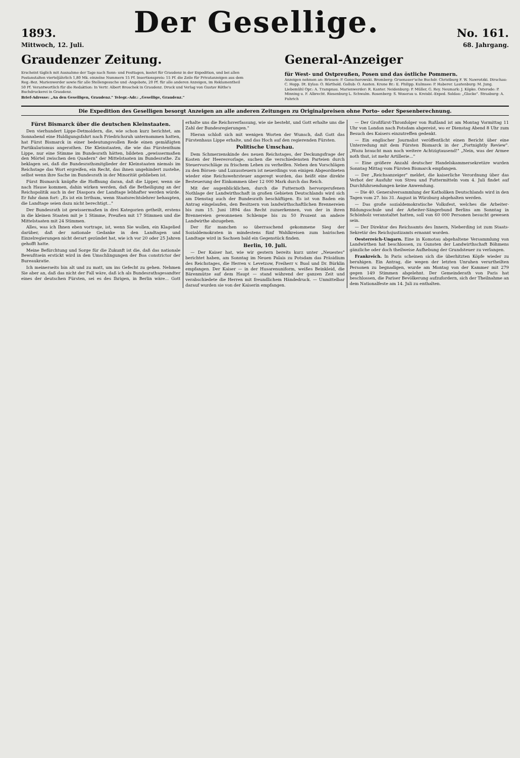1893. Der Gesellige. No. 161.
Mittwoch, 12. Juli. 68. Jahrgang.
Graudenzer Zeitung.
Erscheint täglich mit Ausnahme der Tage nach Sonn- und Festtagen, kostet für Graudenz in der Expedition, und bei allen Postanstalten vierteljährlich 1,80 Mk. einzelne Nummern 15 Pf. Insertionspreis: 15 Pf. die Zeile für Privatanzeigen aus dem Reg.-Bez. Marienwerder sowie für alle Stellengesuche und -Angebote, 20 Pf. für alle anderen Anzeigen, im Reklamentheil 50 Pf. Verantwortlich für die Redaktion: In Vertr. Albert Broschek in Graudenz. Druck und Verlag von Gustav Röthe's Buchdruckerei in Graudenz.
Brief-Adresse: „An den Geselligen, Graudenz." Telegr.-Adr.: „Gesellige, Graudenz."
General-Anzeiger
für West- und Ostpreußen, Posen und das östliche Pommern.
Anzeigen nehmen an: Briesen: P. Gonschorowski. Bromberg: Gruenauer'sche Buchdr. Christburg F. W. Nawrotzki. Dirschau: C. Hopp. Dt. Eylau: O. Bärthold. Gollub: O. Austen. Krone Br.: E. Philipp. Kulmsee: P. Haberer. Lautenburg: M. Jung. Liebemühl Opr.: A. Trampnau. Marienwerder: R. Kanter. Neidenburg: P. Müller, G. Rey. Neumark: J. Köpke. Osterode: P. Minning u. F. Albrecht. Riesenburg L. Schwalm. Rosenberg: S. Woserau u. Kreisbl.-Exped. Soldau: „Glocke". Strasburg: A. Fuhrich
Die Expedition des Geselligen besorgt Anzeigen an alle anderen Zeitungen zu Originalpreisen ohne Porto- oder Spesenberechnung.
Fürst Bismarck über die deutschen Kleinstaaten.
Den vierhundert Lippe-Detmoldern, die, wie schon kurz berichtet, am Sonnabend eine Huldigungsfahrt nach Friedrichsruh unternommen hatten, hat Fürst Bismarck in einer bedeutungsvollen Rede einen gemäßigten Partikularismus angerathen. Die Kleinstaaten, die wie das Fürstenthum Lippe, nur eine Stimme im Bundesrath hätten, bildeten „gewissermaßen den Mörtel zwischen den Quadern" der Mittelstaaten im Bundesrathe. Zu beklagen sei, daß die Bundesrathsmitglieder der Kleinstaaten niemals im Reichstage das Wort ergreifen, ein Recht, das ihnen ungehindert zustehe, selbst wenn ihre Sache im Bundesrath in der Minorität geblieben ist.
Fürst Bismarck knüpfte die Hoffnung daran, daß die Lipper, wenn sie nach Hause kommen, dahin wirken werden, daß die Betheiligung an der Reichspolitik auch in der Diaspora der Landtage lebhafter werden würde. Er fuhr dann fort: „Es ist ein Irrthum, wenn Staatsrechtslehrer behaupten, die Landtage seien dazu nicht berechtigt..."
Der Bundesrath ist gewissermaßen in drei Kategorien getheilt, erstens in die kleinen Staaten mit je 1 Stimme, Preußen mit 17 Stimmen und die Mittelstaaten mit 24 Stimmen.
Alles, was ich Ihnen eben vortrage, ist, wenn Sie wollen, ein Klagelied darüber, daß der nationale Gedanke in den Landtagen und Einzelregierungen nicht derart gezündet hat, wie ich vor 20 oder 25 Jahren gehofft hatte.
Meine Befürchtung und Sorge für die Zukunft ist die, daß das nationale Bewußtsein erstickt wird in den Umschlingungen der Boa constrictor der Bureaukratie.
Ich meinerseits bin alt und zu matt, um ins Gefecht zu gehen. Nehmen Sie aber an, daß das nicht der Fall wäre, daß ich als Bundesrathsgesandter eines der deutschen Fürsten, sei es des Ihrigen, in Berlin wäre... Gott erhalte uns die Reichsverfassung, wie sie besteht, und Gott erhalte uns die Zahl der Bundesregierungen."
Hieran schloß sich mit wenigen Worten der Wunsch, daß Gott das Fürstenhaus Lippe erhalte, und das Hoch auf den regierenden Fürsten.
Politische Umschau.
Dem Schmerzenskinde des neuen Reichstages, der Deckungsfrage der Kosten der Heeresvorlage, suchen die verschiedensten Parteien durch Steuervorschläge zu frischem Leben zu verhelfen. Neben den Vorschlägen zu den Börsen- und Luxussteuern ist neuerdings von einigen Abgeordneten wieder eine Reichswehrsteuer angeregt worden, das heißt eine direkte Besteuerung der Einkommen über 12 000 Mark durch das Reich.
Mit der augenblicklichen, durch die Futternoth hervorgerufenen Nothlage der Landwirthschaft in großen Gebieten Deutschlands wird sich am Dienstag auch der Bundesrath beschäftigen. Es ist von Baden ein Antrag eingelaufen, den Besitzern von landwirthschaftlichen Brennereien bis zum 15. Juni 1894 das Recht zuzuerkennen, von der in ihren Brennereien gewonnenen Schlempe bis zu 50 Prozent an andere Landwirthe abzugeben.
Der für manchen so überraschend gekommene Sieg der Sozialdemokraten in mindestens fünf Wahlkreisen zum bairischen Landtage wird in Sachsen bald ein Gegenstück finden.
Berlin, 10. Juli.
— Der Kaiser hat, wie wir gestern bereits kurz unter „Neuestes" berichtet haben, am Sonntag im Neuen Palais zu Potsdam das Präsidium des Reichstages, die Herren v. Levetzow, Freiherr v. Buol und Dr. Bürklin empfangen. Der Kaiser — in der Husarenuniform, weißes Beinkleid, die Bärenmütze auf dem Haupt — stand während der ganzen Zeit und verabschiedete die Herren mit freundlichem Händedruck. — Unmittelbar darauf wurden sie von der Kaiserin empfangen.
— Der Großfürst-Thronfolger von Rußland ist am Montag Vormittag 11 Uhr von London nach Potsdam abgereist, wo er Dienstag Abend 8 Uhr zum Besuch des Kaisers einzutreffen gedenkt.
— Ein englischer Journalist veröffentlicht einen Bericht über eine Unterredung mit dem Fürsten Bismarck in der „Fortnightly Review". „Wozu braucht man noch weitere Achtzigtausend!" „Nein, was der Armee noth thut, ist mehr Artillerie..."
— Eine größere Anzahl deutscher Handelskammersekretäre wurden Sonntag Mittag vom Fürsten Bismarck empfangen.
— Der „Reichsanzeiger" meldet, die kaiserliche Verordnung über das Verbot der Ausfuhr von Streu und Futtermitteln vom 4. Juli findet auf Durchfuhrsendungen keine Anwendung.
— Die 40. Generalversammlung der Katholiken Deutschlands wird in den Tagen vom 27. bis 31. August in Würzburg abgehalten werden.
— Das große sozialdemokratische Volksfest, welches die Arbeiter-Bildungsschule und der Arbeiter-Sängerbund Berlins am Sonntag in Schönholz veranstaltet hatten, soll von 60 000 Personen besucht gewesen sein.
— Der Direktor des Reichsamts des Innern, Nieberding ist zum Staats-Sekretär des Reichsjustizamts ernannt worden.
Oesterreich-Ungarn. Eine in Komotau abgehaltene Versammlung von Landwirthen hat beschlossen, zu Gunsten der Landwirthschaft Böhmens gänzliche oder doch theilweise Aufhebung der Grundsteuer zu verlangen.
Frankreich. In Paris scheinen sich die überhitzten Köpfe wieder zu beruhigen. Ein Antrag, die wegen der letzten Unruhen verurtheilten Personen zu begnadigen, wurde am Montag von der Kammer mit 279 gegen 149 Stimmen abgelehnt. Der Gemeinderath von Paris hat beschlossen, die Pariser Bevölkerung aufzufordern, sich der Theilnahme an dem Nationalfeste am 14. Juli zu enthalten.